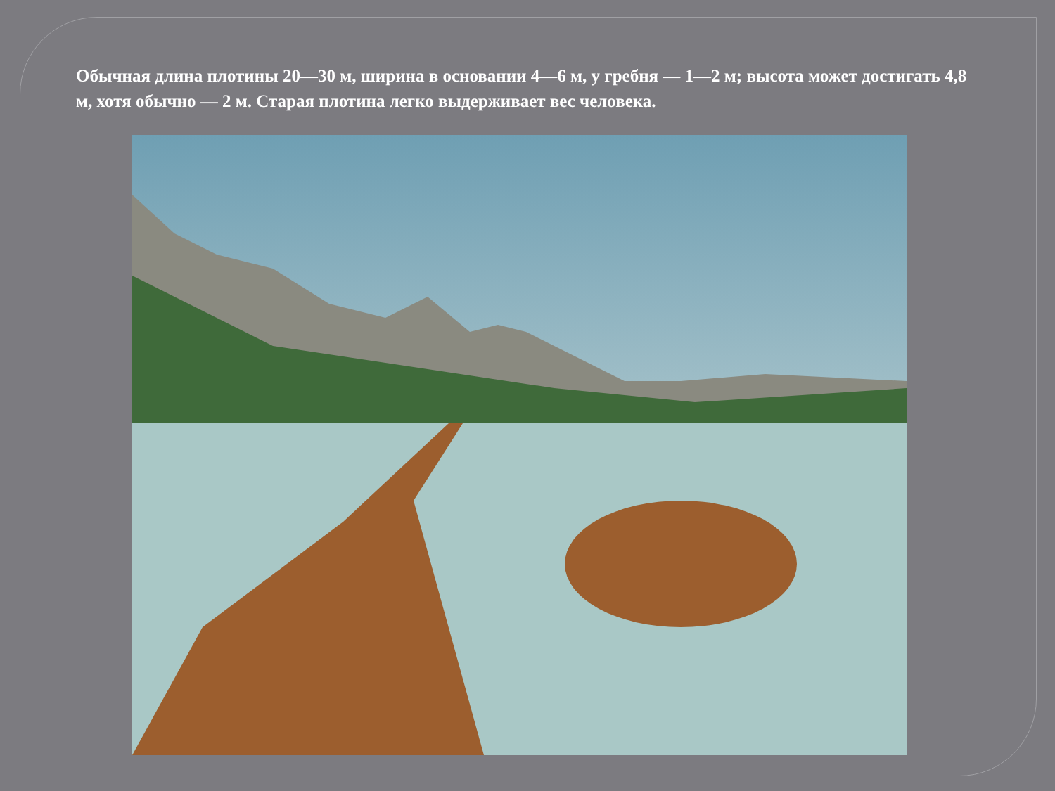Обычная длина плотины 20—30 м, ширина в основании 4—6 м, у гребня — 1—2 м; высота может достигать 4,8 м, хотя обычно — 2 м. Старая плотина легко выдерживает вес человека.